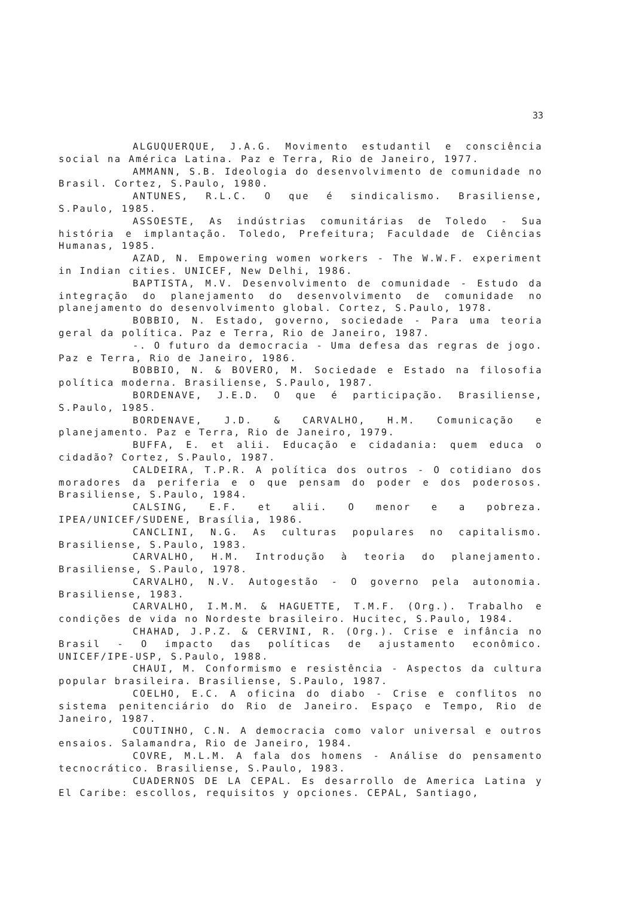33
ALGUQUERQUE, J.A.G. Movimento estudantil e consciência social na América Latina. Paz e Terra, Rio de Janeiro, 1977.
AMMANN, S.B. Ideologia do desenvolvimento de comunidade no Brasil. Cortez, S.Paulo, 1980.
ANTUNES, R.L.C. O que é sindicalismo. Brasiliense, S.Paulo, 1985.
ASSOESTE, As indústrias comunitárias de Toledo - Sua história e implantação. Toledo, Prefeitura; Faculdade de Ciências Humanas, 1985.
AZAD, N. Empowering women workers - The W.W.F. experiment in Indian cities. UNICEF, New Delhi, 1986.
BAPTISTA, M.V. Desenvolvimento de comunidade - Estudo da integração do planejamento do desenvolvimento de comunidade no planejamento do desenvolvimento global. Cortez, S.Paulo, 1978.
BOBBIO, N. Estado, governo, sociedade - Para uma teoria geral da política. Paz e Terra, Rio de Janeiro, 1987.
-. O futuro da democracia - Uma defesa das regras de jogo. Paz e Terra, Rio de Janeiro, 1986.
BOBBIO, N. & BOVERO, M. Sociedade e Estado na filosofia política moderna. Brasiliense, S.Paulo, 1987.
BORDENAVE, J.E.D. O que é participação. Brasiliense, S.Paulo, 1985.
BORDENAVE, J.D. & CARVALHO, H.M. Comunicação e planejamento. Paz e Terra, Rio de Janeiro, 1979.
BUFFA, E. et alii. Educação e cidadania: quem educa o cidadão? Cortez, S.Paulo, 1987.
CALDEIRA, T.P.R. A política dos outros - O cotidiano dos moradores da periferia e o que pensam do poder e dos poderosos. Brasiliense, S.Paulo, 1984.
CALSING, E.F. et alii. O menor e a pobreza. IPEA/UNICEF/SUDENE, Brasília, 1986.
CANCLINI, N.G. As culturas populares no capitalismo. Brasiliense, S.Paulo, 1983.
CARVALHO, H.M. Introdução à teoria do planejamento. Brasiliense, S.Paulo, 1978.
CARVALHO, N.V. Autogestão - O governo pela autonomia. Brasiliense, 1983.
CARVALHO, I.M.M. & HAGUETTE, T.M.F. (Org.). Trabalho e condições de vida no Nordeste brasileiro. Hucitec, S.Paulo, 1984.
CHAHAD, J.P.Z. & CERVINI, R. (Org.). Crise e infância no Brasil - O impacto das políticas de ajustamento econômico. UNICEF/IPE-USP, S.Paulo, 1988.
CHAUI, M. Conformismo e resistência - Aspectos da cultura popular brasileira. Brasiliense, S.Paulo, 1987.
COELHO, E.C. A oficina do diabo - Crise e conflitos no sistema penitenciário do Rio de Janeiro. Espaço e Tempo, Rio de Janeiro, 1987.
COUTINHO, C.N. A democracia como valor universal e outros ensaios. Salamandra, Rio de Janeiro, 1984.
COVRE, M.L.M. A fala dos homens - Análise do pensamento tecnocrático. Brasiliense, S.Paulo, 1983.
CUADERNOS DE LA CEPAL. Es desarrollo de America Latina y El Caribe: escollos, requisitos y opciones. CEPAL, Santiago,